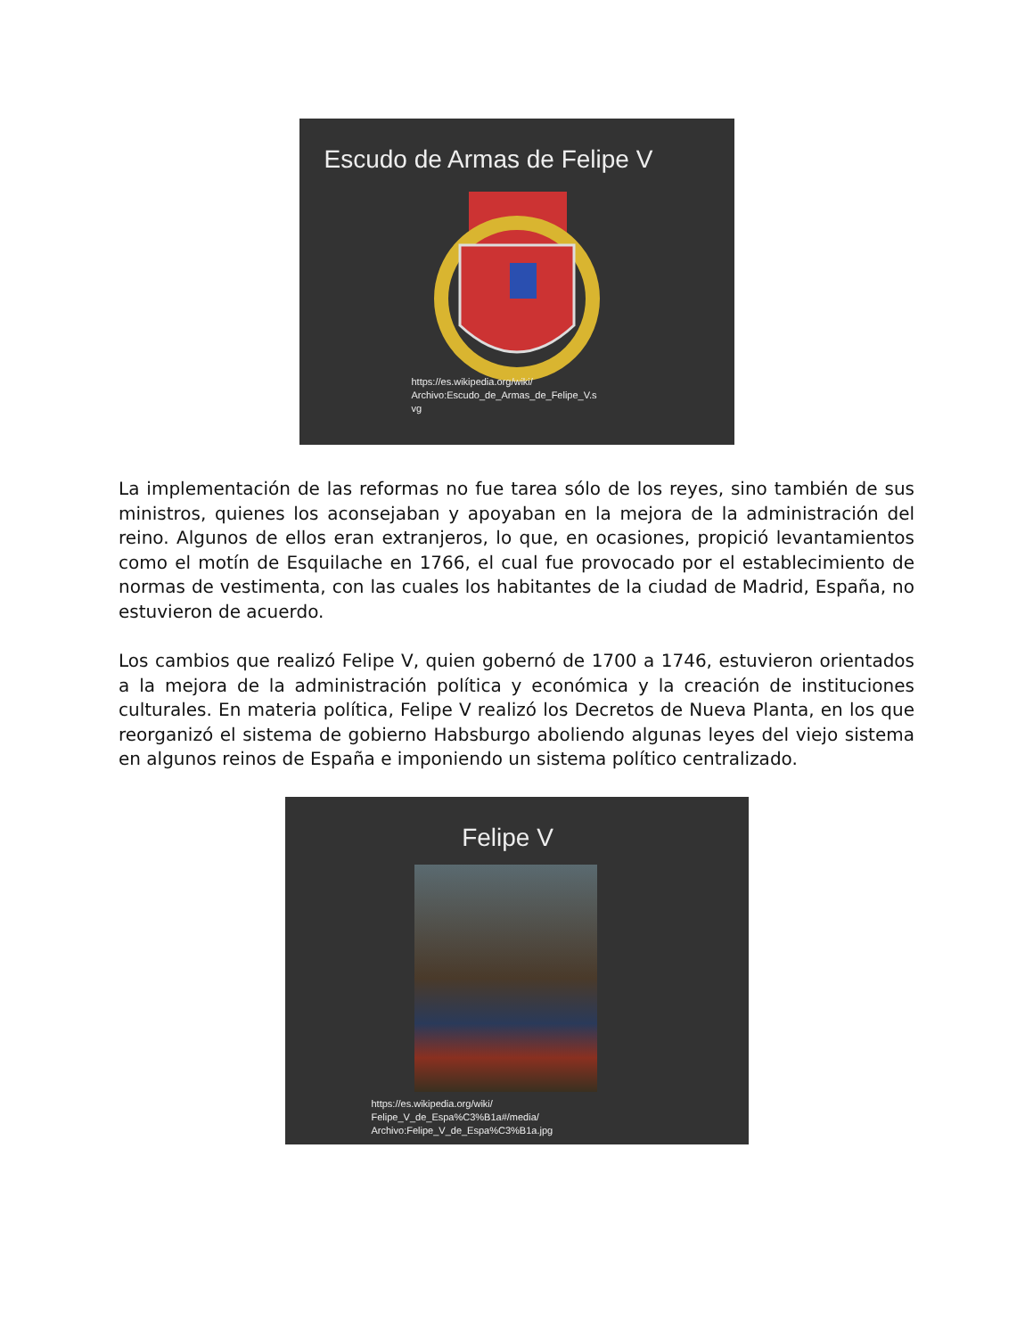Escudo de Armas de Felipe V
https://es.wikipedia.org/wiki/
Archivo:Escudo_de_Armas_de_Felipe_V.s
vg
La implementación de las reformas no fue tarea sólo de los reyes, sino también de sus ministros, quienes los aconsejaban y apoyaban en la mejora de la administración del reino. Algunos de ellos eran extranjeros, lo que, en ocasiones, propició levantamientos como el motín de Esquilache en 1766, el cual fue provocado por el establecimiento de normas de vestimenta, con las cuales los habitantes de la ciudad de Madrid, España, no estuvieron de acuerdo.
Los cambios que realizó Felipe V, quien gobernó de 1700 a 1746, estuvieron orientados a la mejora de la administración política y económica y la creación de instituciones culturales. En materia política, Felipe V realizó los Decretos de Nueva Planta, en los que reorganizó el sistema de gobierno Habsburgo aboliendo algunas leyes del viejo sistema en algunos reinos de España e imponiendo un sistema político centralizado.
Felipe V
https://es.wikipedia.org/wiki/
Felipe_V_de_Espa%C3%B1a#/media/
Archivo:Felipe_V_de_Espa%C3%B1a.jpg